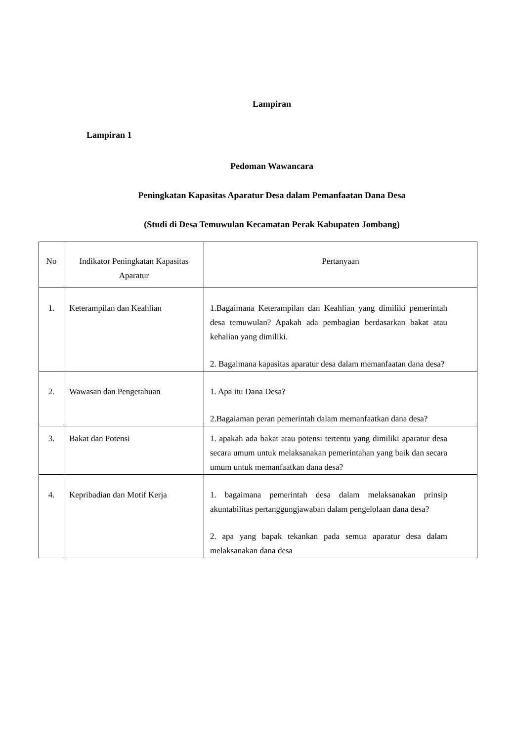Lampiran
Lampiran 1
Pedoman Wawancara
Peningkatan Kapasitas Aparatur Desa dalam Pemanfaatan Dana Desa
(Studi di Desa Temuwulan Kecamatan Perak Kabupaten Jombang)
| No | Indikator Peningkatan Kapasitas Aparatur | Pertanyaan |
| 1. | Keterampilan dan Keahlian | 1.Bagaimana Keterampilan dan Keahlian yang dimiliki pemerintah desa temuwulan? Apakah ada pembagian berdasarkan bakat atau kehalian yang dimiliki. 2. Bagaimana kapasitas aparatur desa dalam memanfaatan dana desa? |
| 2. | Wawasan dan Pengetahuan | 1. Apa itu Dana Desa? 2.Bagaiaman peran pemerintah dalam memanfaatkan dana desa? |
| 3. | Bakat dan Potensi | 1. apakah ada bakat atau potensi tertentu yang dimiliki aparatur desa secara umum untuk melaksanakan pemerintahan yang baik dan secara umum untuk memanfaatkan dana desa? |
| 4. | Kepribadian dan Motif Kerja | 1. bagaimana pemerintah desa dalam melaksanakan prinsip akuntabilitas pertanggungjawaban dalam pengelolaan dana desa? 2. apa yang bapak tekankan pada semua aparatur desa dalam melaksanakan dana desa |